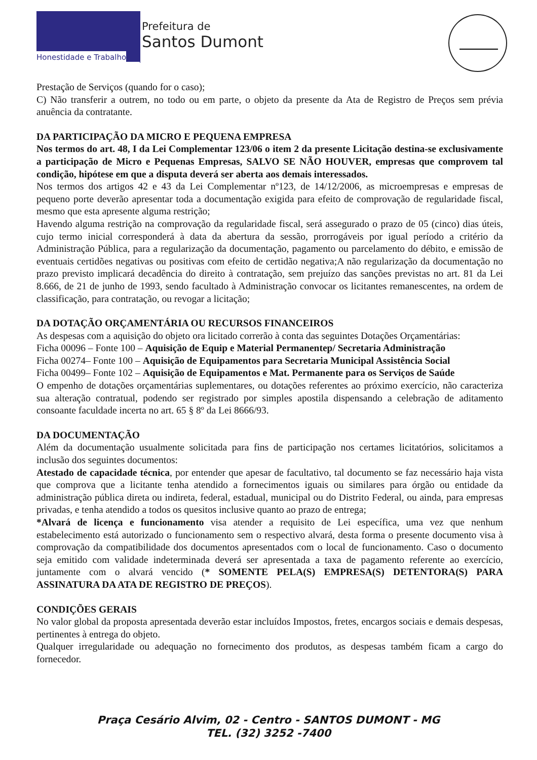Honestidade e Trabalho
Prefeitura de
Santos Dumont
Prestação de Serviços (quando for o caso);
C) Não transferir a outrem, no todo ou em parte, o objeto da presente da Ata de Registro de Preços sem prévia anuência da contratante.
DA PARTICIPAÇÃO DA MICRO E PEQUENA EMPRESA
Nos termos do art. 48, I da Lei Complementar 123/06 o item 2 da presente Licitação destina-se exclusivamente a participação de Micro e Pequenas Empresas, SALVO SE NÃO HOUVER, empresas que comprovem tal condição, hipótese em que a disputa deverá ser aberta aos demais interessados.
Nos termos dos artigos 42 e 43 da Lei Complementar nº123, de 14/12/2006, as microempresas e empresas de pequeno porte deverão apresentar toda a documentação exigida para efeito de comprovação de regularidade fiscal, mesmo que esta apresente alguma restrição;
Havendo alguma restrição na comprovação da regularidade fiscal, será assegurado o prazo de 05 (cinco) dias úteis, cujo termo inicial corresponderá à data da abertura da sessão, prorrogáveis por igual período a critério da Administração Pública, para a regularização da documentação, pagamento ou parcelamento do débito, e emissão de eventuais certidões negativas ou positivas com efeito de certidão negativa;A não regularização da documentação no prazo previsto implicará decadência do direito à contratação, sem prejuízo das sanções previstas no art. 81 da Lei 8.666, de 21 de junho de 1993, sendo facultado à Administração convocar os licitantes remanescentes, na ordem de classificação, para contratação, ou revogar a licitação;
DA DOTAÇÃO ORÇAMENTÁRIA OU RECURSOS FINANCEIROS
As despesas com a aquisição do objeto ora licitado correrão à conta das seguintes Dotações Orçamentárias:
Ficha 00096 – Fonte 100 – Aquisição de Equip e Material Permanentep/ Secretaria Administração
Ficha 00274– Fonte 100 – Aquisição de Equipamentos para Secretaria Municipal Assistência Social
Ficha 00499– Fonte 102 – Aquisição de Equipamentos e Mat. Permanente para os Serviços de Saúde
O empenho de dotações orçamentárias suplementares, ou dotações referentes ao próximo exercício, não caracteriza sua alteração contratual, podendo ser registrado por simples apostila dispensando a celebração de aditamento consoante faculdade incerta no art. 65 § 8º da Lei 8666/93.
DA DOCUMENTAÇÃO
Além da documentação usualmente solicitada para fins de participação nos certames licitatórios, solicitamos a inclusão dos seguintes documentos:
Atestado de capacidade técnica, por entender que apesar de facultativo, tal documento se faz necessário haja vista que comprova que a licitante tenha atendido a fornecimentos iguais ou similares para órgão ou entidade da administração pública direta ou indireta, federal, estadual, municipal ou do Distrito Federal, ou ainda, para empresas privadas, e tenha atendido a todos os quesitos inclusive quanto ao prazo de entrega;
*Alvará de licença e funcionamento visa atender a requisito de Lei específica, uma vez que nenhum estabelecimento está autorizado o funcionamento sem o respectivo alvará, desta forma o presente documento visa à comprovação da compatibilidade dos documentos apresentados com o local de funcionamento. Caso o documento seja emitido com validade indeterminada deverá ser apresentada a taxa de pagamento referente ao exercício, juntamente com o alvará vencido (* SOMENTE PELA(S) EMPRESA(S) DETENTORA(S) PARA ASSINATURA DA ATA DE REGISTRO DE PREÇOS).
CONDIÇÕES GERAIS
No valor global da proposta apresentada deverão estar incluídos Impostos, fretes, encargos sociais e demais despesas, pertinentes à entrega do objeto.
Qualquer irregularidade ou adequação no fornecimento dos produtos, as despesas também ficam a cargo do fornecedor.
Praça Cesário Alvim, 02 - Centro - SANTOS DUMONT - MG
TEL. (32) 3252 -7400